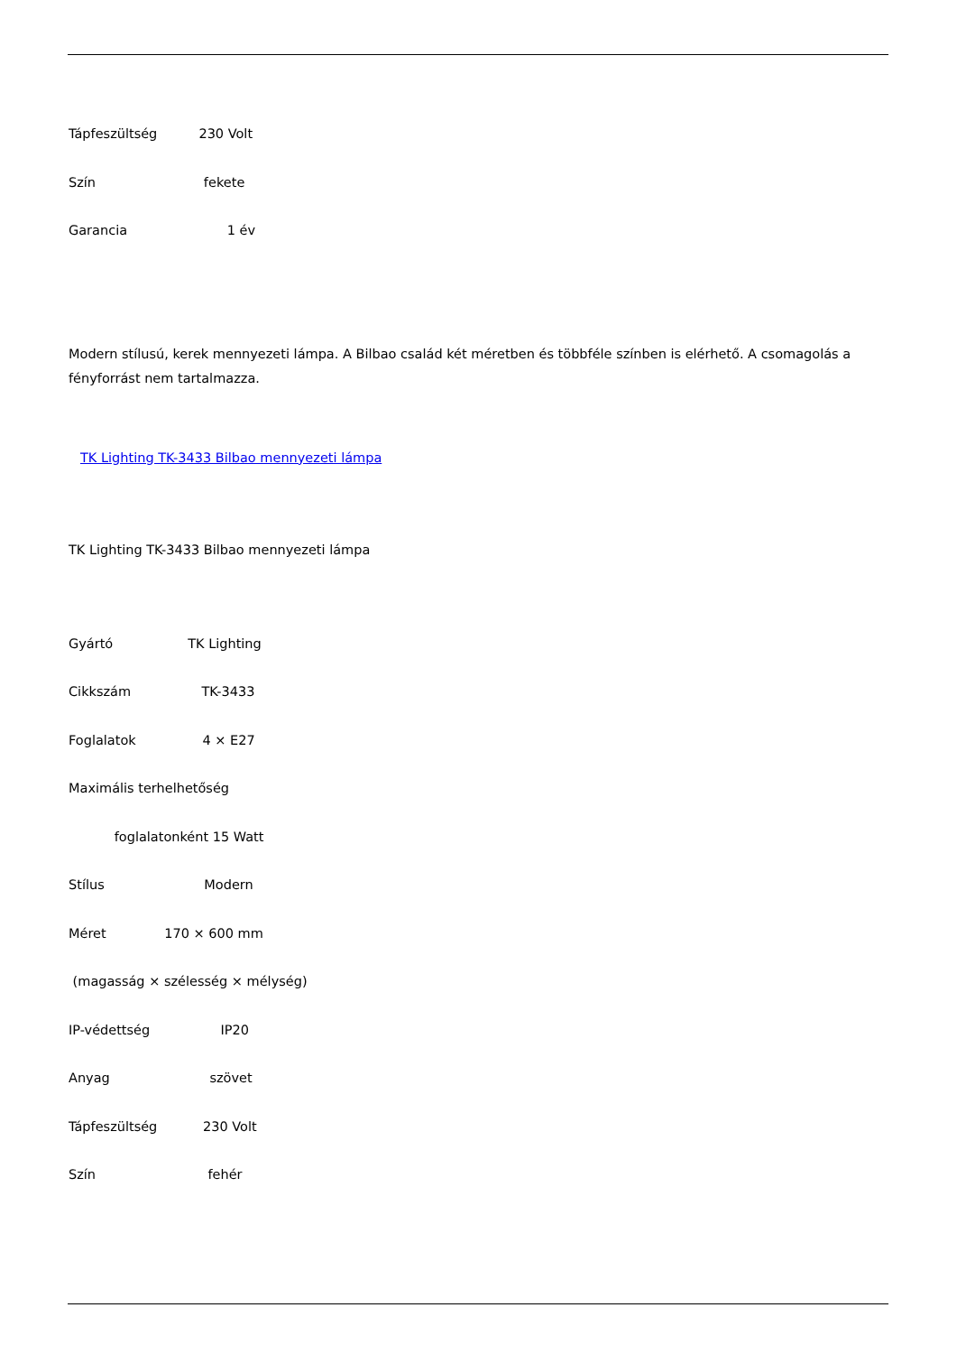Tápfeszültség 230 Volt
Szín fekete
Garancia 1 év
Modern stílusú, kerek mennyezeti lámpa. A Bilbao család két méretben és többféle színben is elérhető. A csomagolás a fényforrást nem tartalmazza.
TK Lighting TK-3433 Bilbao mennyezeti lámpa
TK Lighting TK-3433 Bilbao mennyezeti lámpa
Gyártó TK Lighting
Cikkszám TK-3433
Foglalatok 4 × E27
Maximális terhelhetőség
foglalatonként 15 Watt
Stílus Modern
Méret 170 × 600 mm
(magasság × szélesség × mélység)
IP-védettség IP20
Anyag szövet
Tápfeszültség 230 Volt
Szín fehér